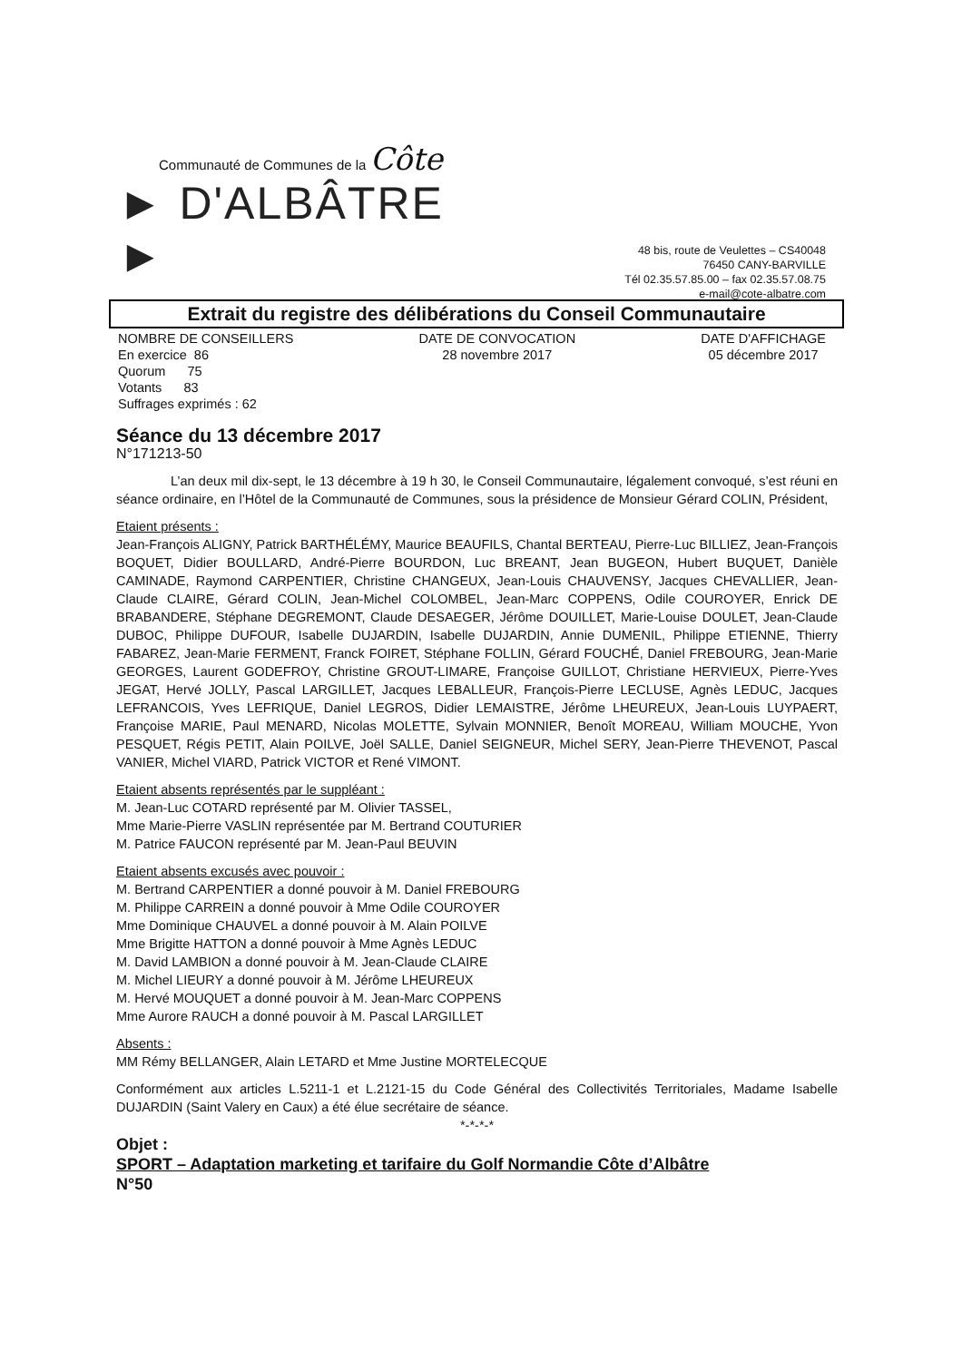Communauté de Communes de la Côte
► D'ALBÂTRE ►
48 bis, route de Veulettes – CS40048
76450 CANY-BARVILLE
Tél 02.35.57.85.00 – fax 02.35.57.08.75
e-mail@cote-albatre.com
Extrait du registre des délibérations du Conseil Communautaire
NOMBRE DE CONSEILLERS
En exercice 86
Quorum 75
Votants 83
Suffrages exprimés : 62
DATE DE CONVOCATION
28 novembre 2017
DATE D'AFFICHAGE
05 décembre 2017
Séance du 13 décembre 2017
N°171213-50
L’an deux mil dix-sept, le 13 décembre à 19 h 30, le Conseil Communautaire, légalement convoqué, s’est réuni en séance ordinaire, en l’Hôtel de la Communauté de Communes, sous la présidence de Monsieur Gérard COLIN, Président,
Etaient présents :
Jean-François ALIGNY, Patrick BARTHÉLÉMY, Maurice BEAUFILS, Chantal BERTEAU, Pierre-Luc BILLIEZ, Jean-François BOQUET, Didier BOULLARD, André-Pierre BOURDON, Luc BREANT, Jean BUGEON, Hubert BUQUET, Danièle CAMINADE, Raymond CARPENTIER, Christine CHANGEUX, Jean-Louis CHAUVENSY, Jacques CHEVALLIER, Jean-Claude CLAIRE, Gérard COLIN, Jean-Michel COLOMBEL, Jean-Marc COPPENS, Odile COUROYER, Enrick DE BRABANDERE, Stéphane DEGREMONT, Claude DESAEGER, Jérôme DOUILLET, Marie-Louise DOULET, Jean-Claude DUBOC, Philippe DUFOUR, Isabelle DUJARDIN, Isabelle DUJARDIN, Annie DUMENIL, Philippe ETIENNE, Thierry FABAREZ, Jean-Marie FERMENT, Franck FOIRET, Stéphane FOLLIN, Gérard FOUCHÉ, Daniel FREBOURG, Jean-Marie GEORGES, Laurent GODEFROY, Christine GROUT-LIMARE, Françoise GUILLOT, Christiane HERVIEUX, Pierre-Yves JEGAT, Hervé JOLLY, Pascal LARGILLET, Jacques LEBALLEUR, François-Pierre LECLUSE, Agnès LEDUC, Jacques LEFRANCOIS, Yves LEFRIQUE, Daniel LEGROS, Didier LEMAISTRE, Jérôme LHEUREUX, Jean-Louis LUYPAERT, Françoise MARIE, Paul MENARD, Nicolas MOLETTE, Sylvain MONNIER, Benoît MOREAU, William MOUCHE, Yvon PESQUET, Régis PETIT, Alain POILVE, Joël SALLE, Daniel SEIGNEUR, Michel SERY, Jean-Pierre THEVENOT, Pascal VANIER, Michel VIARD, Patrick VICTOR et René VIMONT.
Etaient absents représentés par le suppléant :
M. Jean-Luc COTARD représenté par M. Olivier TASSEL,
Mme Marie-Pierre VASLIN représentée par M. Bertrand COUTURIER
M. Patrice FAUCON représenté par M. Jean-Paul BEUVIN
Etaient absents excusés avec pouvoir :
M. Bertrand CARPENTIER a donné pouvoir à M. Daniel FREBOURG
M. Philippe CARREIN a donné pouvoir à Mme Odile COUROYER
Mme Dominique CHAUVEL a donné pouvoir à M. Alain POILVE
Mme Brigitte HATTON a donné pouvoir à Mme Agnès LEDUC
M. David LAMBION a donné pouvoir à M. Jean-Claude CLAIRE
M. Michel LIEURY a donné pouvoir à M. Jérôme LHEUREUX
M. Hervé MOUQUET a donné pouvoir à M. Jean-Marc COPPENS
Mme Aurore RAUCH a donné pouvoir à M. Pascal LARGILLET
Absents :
MM Rémy BELLANGER, Alain LETARD et Mme Justine MORTELECQUE
Conformément aux articles L.5211-1 et L.2121-15 du Code Général des Collectivités Territoriales, Madame Isabelle DUJARDIN (Saint Valery en Caux) a été élue secrétaire de séance.
*-*-*-*
Objet :
SPORT – Adaptation marketing et tarifaire du Golf Normandie Côte d’Albâtre
N°50